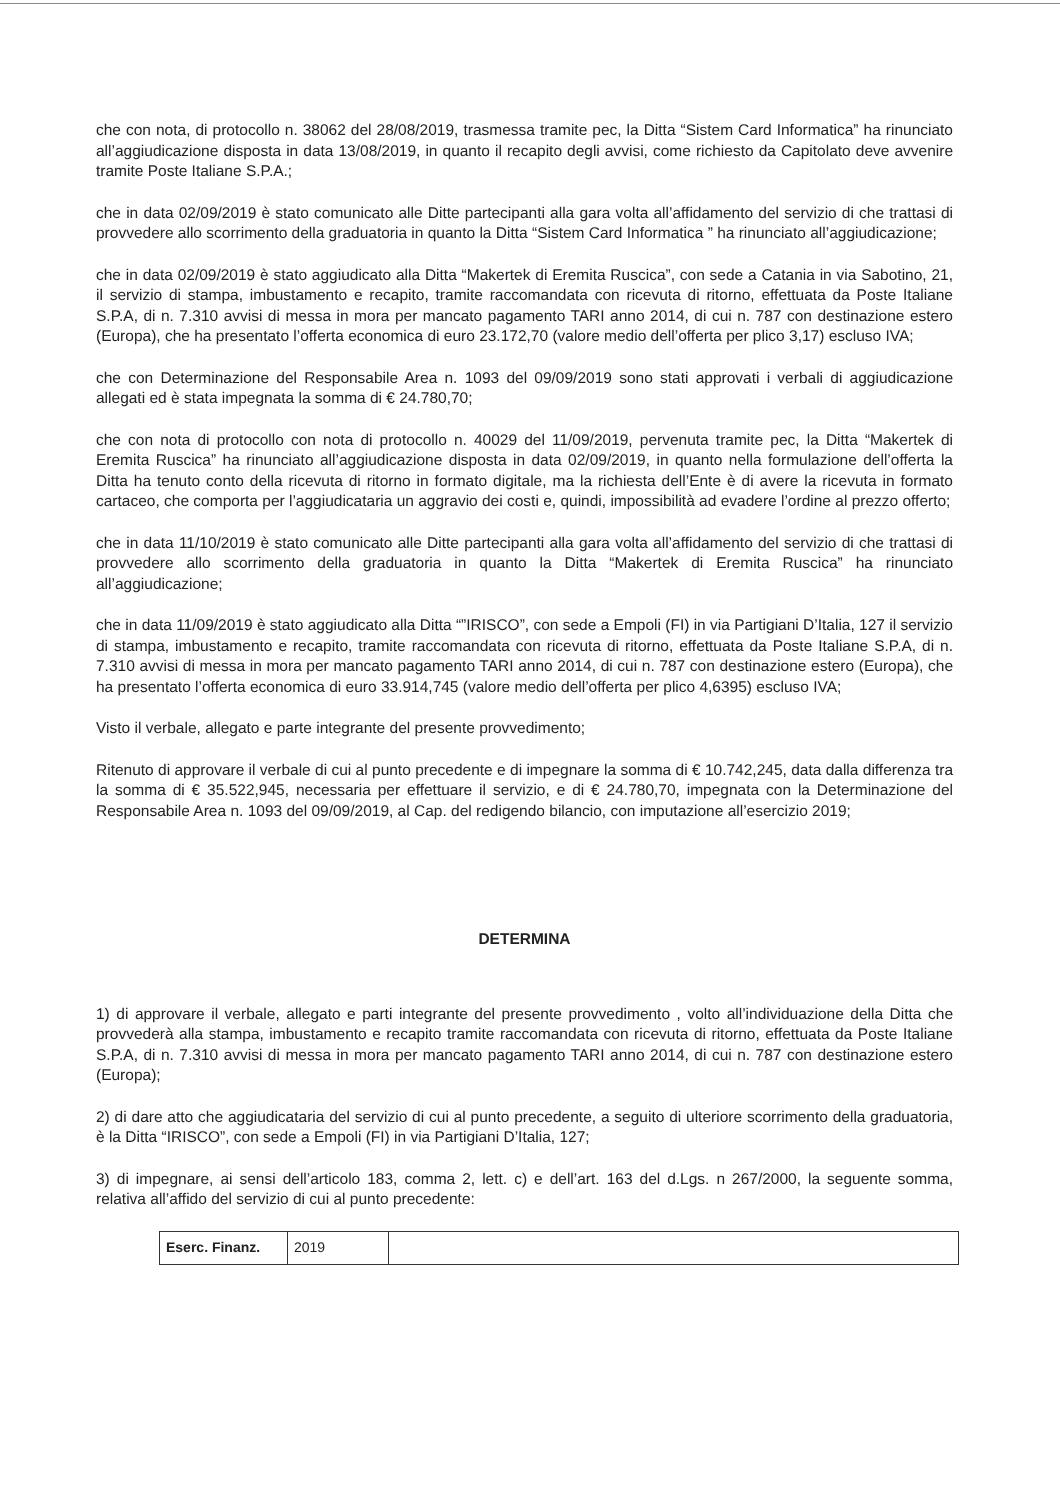che con nota, di protocollo n. 38062 del 28/08/2019, trasmessa tramite pec, la Ditta “Sistem Card Informatica” ha rinunciato all’aggiudicazione disposta in data 13/08/2019, in quanto il recapito degli avvisi, come richiesto da Capitolato deve avvenire tramite Poste Italiane S.P.A.;
che in data 02/09/2019 è stato comunicato alle Ditte partecipanti alla gara volta all’affidamento del servizio di che trattasi di provvedere allo scorrimento della graduatoria in quanto la Ditta “Sistem Card Informatica ” ha rinunciato all’aggiudicazione;
che in data 02/09/2019 è stato aggiudicato alla Ditta “Makertek di Eremita Ruscica”, con sede a Catania in via Sabotino, 21, il servizio di stampa, imbustamento e recapito, tramite raccomandata con ricevuta di ritorno, effettuata da Poste Italiane S.P.A, di n. 7.310 avvisi di messa in mora per mancato pagamento TARI anno 2014, di cui n. 787 con destinazione estero (Europa), che ha presentato l’offerta economica di euro 23.172,70 (valore medio dell’offerta per plico 3,17) escluso IVA;
che con Determinazione del Responsabile Area n. 1093 del 09/09/2019 sono stati approvati i verbali di aggiudicazione allegati ed è stata impegnata la somma di € 24.780,70;
che con nota di protocollo con nota di protocollo n. 40029 del 11/09/2019, pervenuta tramite pec, la Ditta “Makertek di Eremita Ruscica” ha rinunciato all’aggiudicazione disposta in data 02/09/2019, in quanto nella formulazione dell’offerta la Ditta ha tenuto conto della ricevuta di ritorno in formato digitale, ma la richiesta dell’Ente è di avere la ricevuta in formato cartaceo, che comporta per l’aggiudicataria un aggravio dei costi e, quindi, impossibilità ad evadere l’ordine al prezzo offerto;
che in data 11/10/2019 è stato comunicato alle Ditte partecipanti alla gara volta all’affidamento del servizio di che trattasi di provvedere allo scorrimento della graduatoria in quanto la Ditta “Makertek di Eremita Ruscica” ha rinunciato all’aggiudicazione;
che in data 11/09/2019 è stato aggiudicato alla Ditta “”IRISCO”, con sede a Empoli (FI) in via Partigiani D’Italia, 127 il servizio di stampa, imbustamento e recapito, tramite raccomandata con ricevuta di ritorno, effettuata da Poste Italiane S.P.A, di n. 7.310 avvisi di messa in mora per mancato pagamento TARI anno 2014, di cui n. 787 con destinazione estero (Europa), che ha presentato l’offerta economica di euro 33.914,745 (valore medio dell’offerta per plico 4,6395) escluso IVA;
Visto il verbale, allegato e parte integrante del presente provvedimento;
Ritenuto di approvare il verbale di cui al punto precedente e di impegnare la somma di € 10.742,245, data dalla differenza tra la somma di € 35.522,945, necessaria per effettuare il servizio, e di € 24.780,70, impegnata con la Determinazione del Responsabile Area n. 1093 del 09/09/2019, al Cap. del redigendo bilancio, con imputazione all’esercizio 2019;
DETERMINA
1) di approvare il verbale, allegato e parti integrante del presente provvedimento , volto all’individuazione della Ditta che provvederà alla stampa, imbustamento e recapito tramite raccomandata con ricevuta di ritorno, effettuata da Poste Italiane S.P.A, di n. 7.310 avvisi di messa in mora per mancato pagamento TARI anno 2014, di cui n. 787 con destinazione estero (Europa);
2) di dare atto che aggiudicataria del servizio di cui al punto precedente, a seguito di ulteriore scorrimento della graduatoria, è la Ditta “IRISCO”, con sede a Empoli (FI) in via Partigiani D’Italia, 127;
3) di impegnare, ai sensi dell’articolo 183, comma 2, lett. c) e dell’art. 163 del d.Lgs. n 267/2000, la seguente somma, relativa all’affido del servizio di cui al punto precedente:
| Eserc. Finanz. | 2019 | |